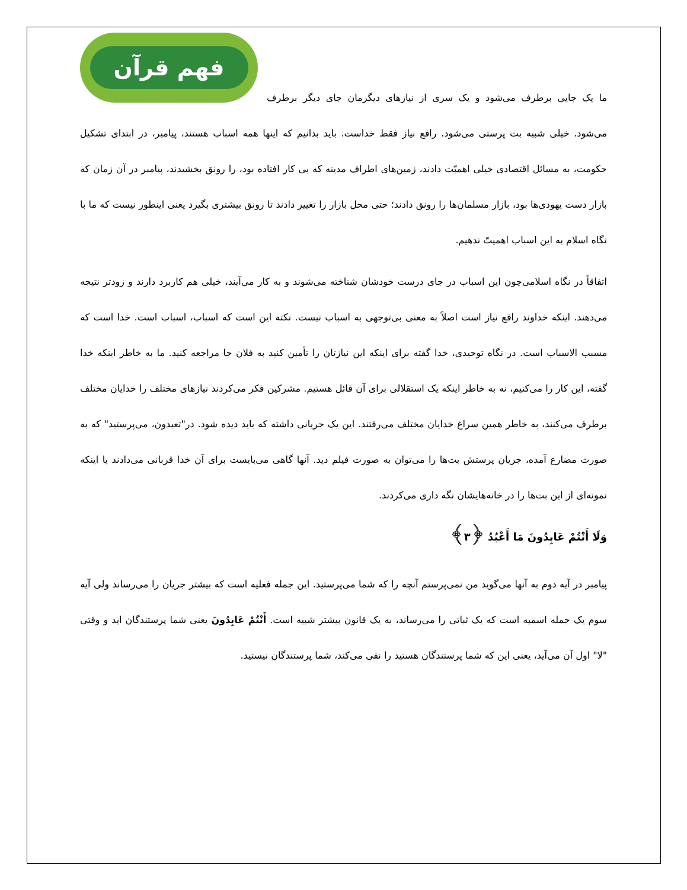فهم قرآن
ما یک جایی برطرف می‌شود و یک سری از نیازهای دیگرمان جای دیگر برطرف می‌شود. خیلی شبیه بت پرستی می‌شود. رافع نیاز فقط خداست. باید بدانیم که اینها همه اسباب هستند، پیامبر، در ابتدای تشکیل حکومت، به مسائل اقتصادی خیلی اهمیّت دادند، زمین‌های اطراف مدینه که بی کار افتاده بود، را رونق بخشیدند، پیامبر در آن زمان که بازار دست یهودی‌ها بود، بازار مسلمان‌ها را رونق دادند؛ حتی محل بازار را تغییر دادند تا رونق بیشتری بگیرد یعنی اینطور نیست که ما با نگاه اسلام به این اسباب اهمیتّ ندهیم.
اتفاقاً در نگاه اسلامی‌چون این اسباب در جای درست خودشان شناخته می‌شوند و به کار می‌آیند، خیلی هم کاربرد دارند و زودتر نتیجه می‌دهند. اینکه خداوند رافع نیاز است اصلاً به معنی بی‌توجهی به اسباب نیست. نکته این است که اسباب، اسباب است. خدا است که مسبب الاسباب است. در نگاه توحیدی، خدا گفته برای اینکه این نیازتان را تأمین کنید به فلان جا مراجعه کنید. ما به خاطر اینکه خدا گفته، این کار را می‌کنیم، نه به خاطر اینکه یک استقلالی برای آن قائل هستیم. مشرکین فکر می‌کردند نیازهای مختلف را خدایان مختلف برطرف می‌کنند، به خاطر همین سراغ خدایان مختلف می‌رفتند. این یک جریانی داشته که باید دیده شود. در"تعبدون، می‌پرستید" که به صورت مضارع آمده، جریان پرستش بت‌ها را می‌توان به صورت فیلم دید. آنها گاهی می‌بایست برای آن خدا قربانی می‌دادند یا اینکه نمونه‌ای از این بت‌ها را در خانه‌هایشان نگه داری می‌کردند.
وَلَا أَنْتُمْ عَابِدُونَ مَا أَعْبُدُ ﴿۳﴾
پیامبر در آیه دوم به آنها می‌گوید من نمی‌پرستم آنچه را که شما می‌پرستید. این جمله فعلیه است که بیشتر جریان را می‌رساند ولی آیه سوم یک جمله اسمیه است که یک ثباتی را می‌رساند، به یک قانون بیشتر شبیه است. أَنْتُمْ عَابِدُونَ یعنی شما پرستندگان اید و وقتی "لا" اول آن می‌آید، یعنی این که شما پرستندگان هستید را نفی می‌کند، شما پرستندگان نیستید.